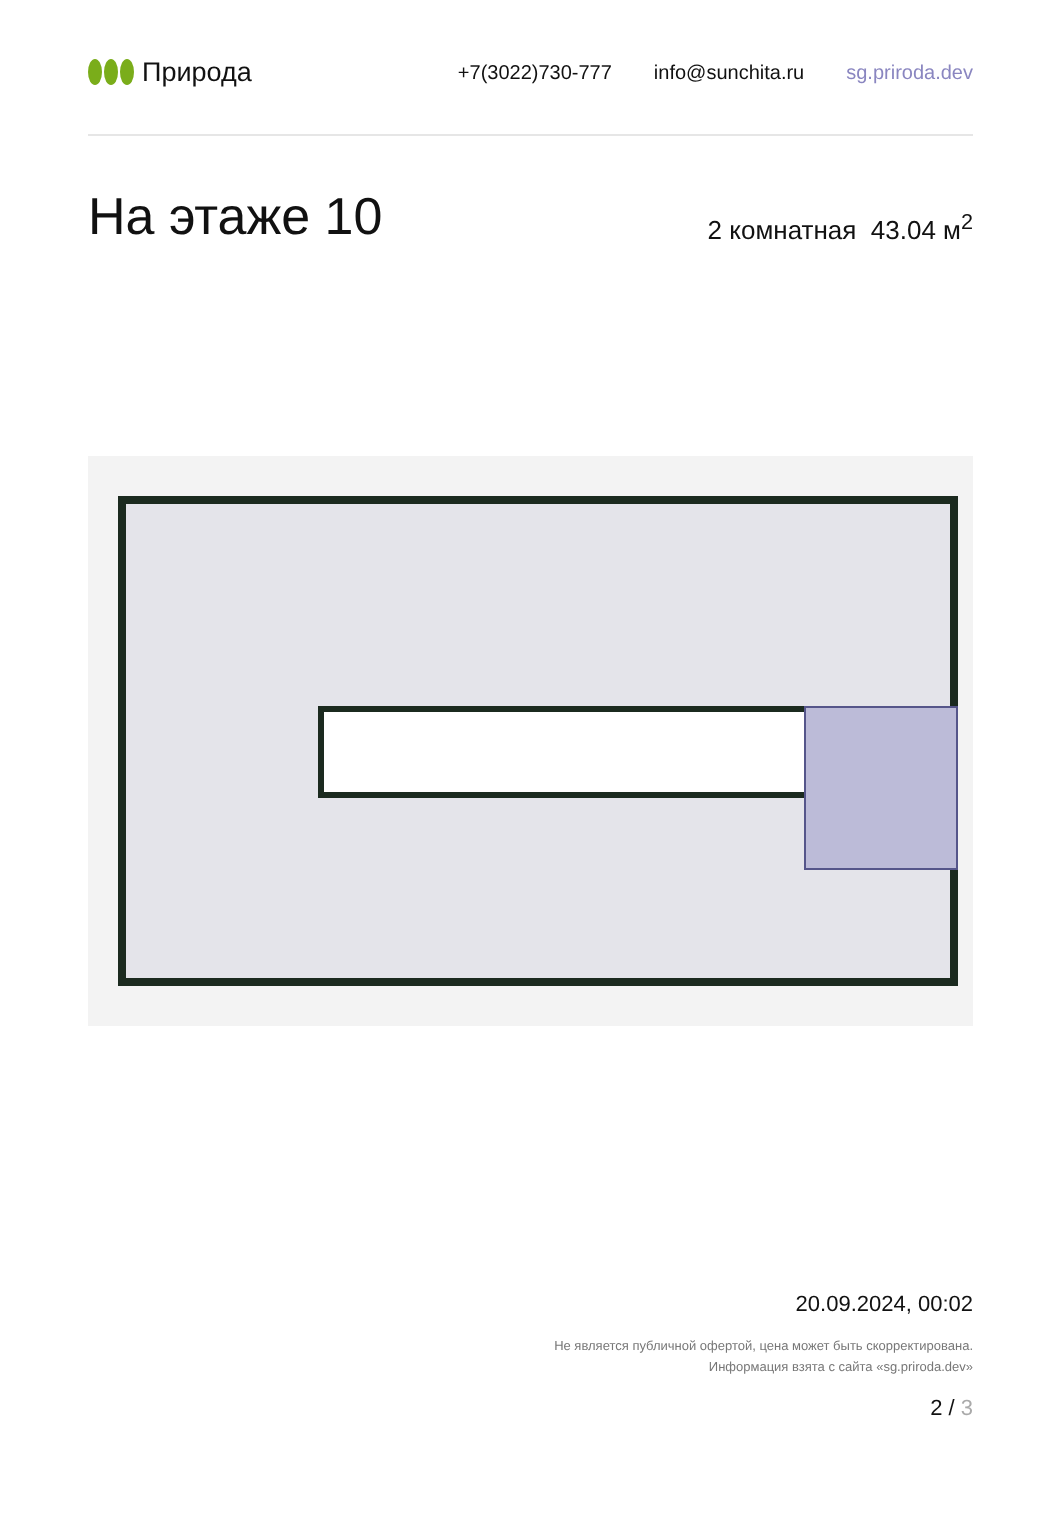Природа
+7(3022)730-777 info@sunchita.ru sg.priroda.dev
На этаже 10
2 комнатная 43.04 м<sup>2</sup>
20.09.2024, 00:02
Не является публичной офертой, цена может быть скорректирована.
Информация взята с сайта «sg.priroda.dev»
2 / 3